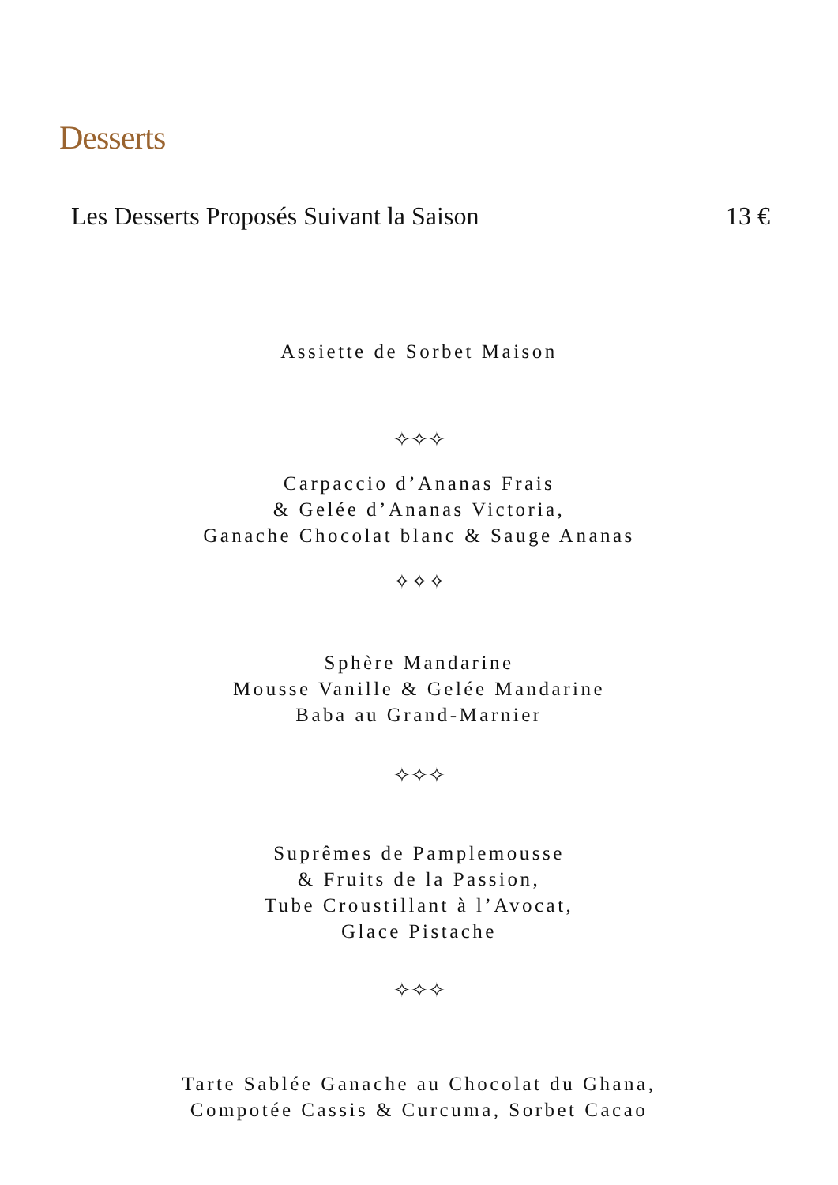Desserts
Les Desserts Proposés Suivant la Saison 13 €
Assiette de Sorbet Maison
✧✧✧
Carpaccio d’Ananas Frais
& Gelée d’Ananas Victoria,
Ganache Chocolat blanc & Sauge Ananas
✧✧✧
Sphère Mandarine
Mousse Vanille & Gelée Mandarine
Baba au Grand-Marnier
✧✧✧
Suprêmes de Pamplemousse
& Fruits de la Passion,
Tube Croustillant à l’Avocat,
Glace Pistache
✧✧✧
Tarte Sablée Ganache au Chocolat du Ghana,
Compotée Cassis & Curcuma, Sorbet Cacao